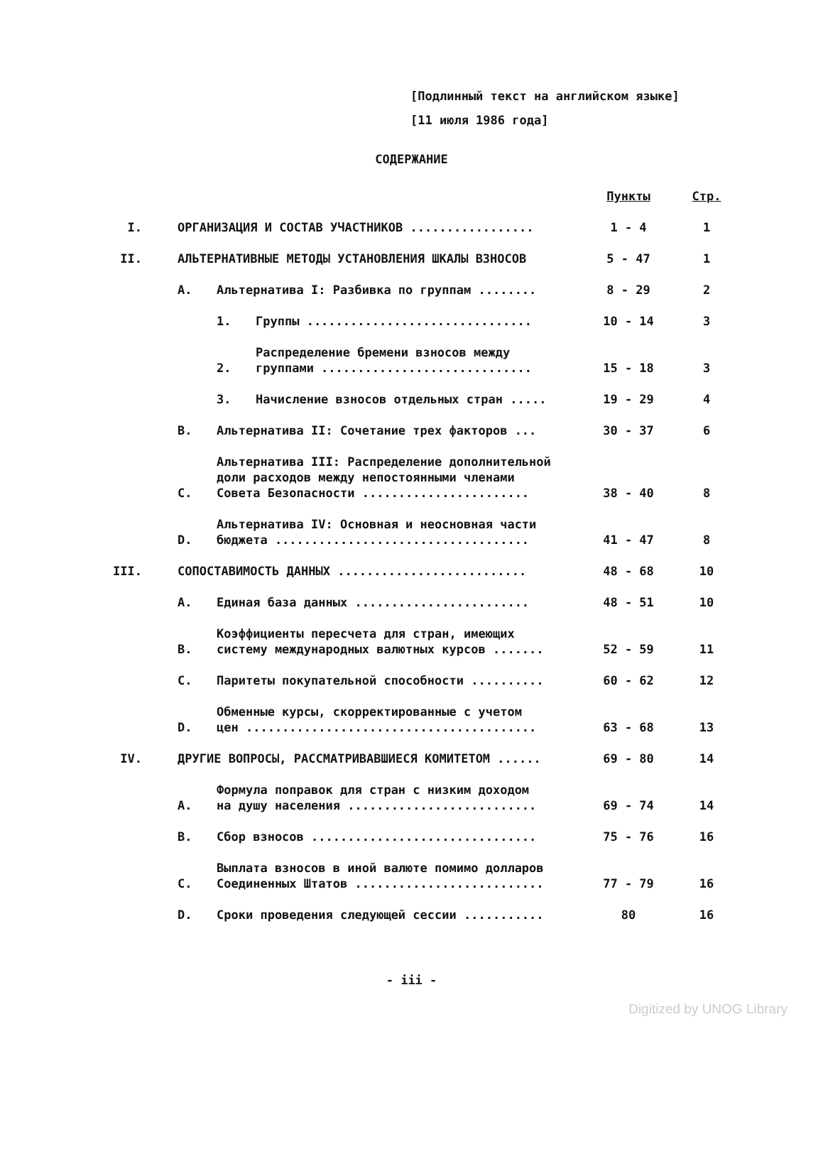[Подлинный текст на английском языке]
[11 июля 1986 года]
СОДЕРЖАНИЕ
| | | | | Пункты | Стр. |
| I. | ОРГАНИЗАЦИЯ И СОСТАВ УЧАСТНИКОВ ................. | | | 1 - 4 | 1 |
| II. | АЛЬТЕРНАТИВНЫЕ МЕТОДЫ УСТАНОВЛЕНИЯ ШКАЛЫ ВЗНОСОВ | | | 5 - 47 | 1 |
| | A. | Альтернатива I: Разбивка по группам ........ | | 8 - 29 | 2 |
| | | 1. | Группы ............................... | 10 - 14 | 3 |
| | | 2. | Распределение бремени взносов между группами ............................. | 15 - 18 | 3 |
| | | 3. | Начисление взносов отдельных стран ..... | 19 - 29 | 4 |
| | B. | Альтернатива II: Сочетание трех факторов ... | | 30 - 37 | 6 |
| | C. | Альтернатива III: Распределение дополнительной доли расходов между непостоянными членами Совета Безопасности ....................... | | 38 - 40 | 8 |
| | D. | Альтернатива IV: Основная и неосновная части бюджета ................................... | | 41 - 47 | 8 |
| III. | СОПОСТАВИМОСТЬ ДАННЫХ .......................... | | | 48 - 68 | 10 |
| | A. | Единая база данных ........................ | | 48 - 51 | 10 |
| | B. | Коэффициенты пересчета для стран, имеющих систему международных валютных курсов ....... | | 52 - 59 | 11 |
| | C. | Паритеты покупательной способности .......... | | 60 - 62 | 12 |
| | D. | Обменные курсы, скорректированные с учетом цен ........................................ | | 63 - 68 | 13 |
| IV. | ДРУГИЕ ВОПРОСЫ, РАССМАТРИВАВШИЕСЯ КОМИТЕТОМ ...... | | | 69 - 80 | 14 |
| | A. | Формула поправок для стран с низким доходом на душу населения .......................... | | 69 - 74 | 14 |
| | B. | Сбор взносов ............................... | | 75 - 76 | 16 |
| | C. | Выплата взносов в иной валюте помимо долларов Соединенных Штатов .......................... | | 77 - 79 | 16 |
| | D. | Сроки проведения следующей сессии ........... | | 80 | 16 |
- iii -
Digitized by UNOG Library